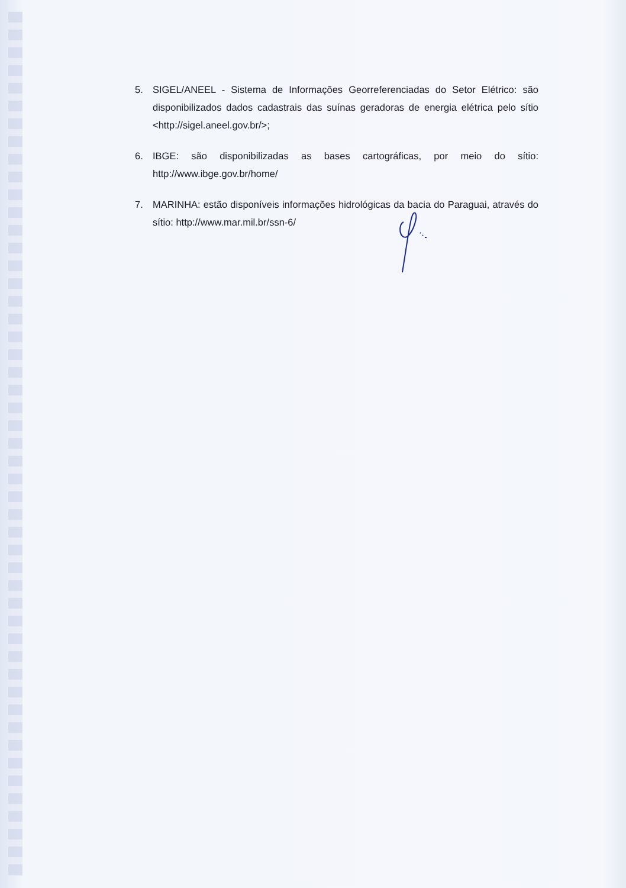5. SIGEL/ANEEL - Sistema de Informações Georreferenciadas do Setor Elétrico: são disponibilizados dados cadastrais das suínas geradoras de energia elétrica pelo sítio <http://sigel.aneel.gov.br/>;
6. IBGE: são disponibilizadas as bases cartográficas, por meio do sítio: http://www.ibge.gov.br/home/
7. MARINHA: estão disponíveis informações hidrológicas da bacia do Paraguai, através do sítio: http://www.mar.mil.br/ssn-6/